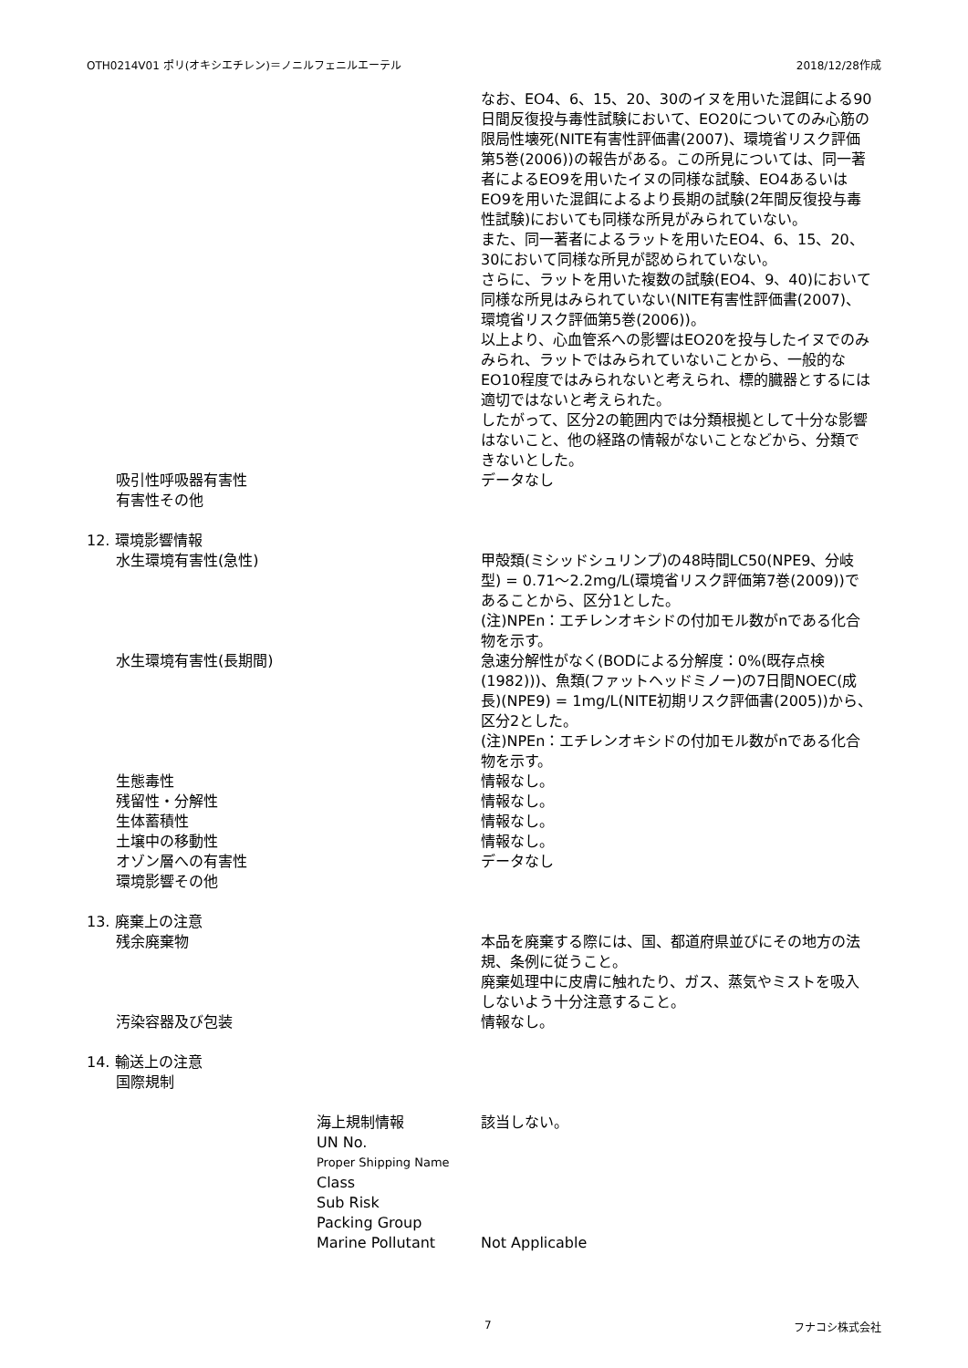OTH0214V01 ポリ(オキシエチレン)＝ノニルフェニルエーテル 2018/12/28作成
なお、EO4、6、15、20、30のイヌを用いた混餌による90日間反復投与毒性試験において、EO20についてのみ心筋の限局性壊死(NITE有害性評価書(2007)、環境省リスク評価第5巻(2006))の報告がある。この所見については、同一著者によるEO9を用いたイヌの同様な試験、EO4あるいはEO9を用いた混餌によるより長期の試験(2年間反復投与毒性試験)においても同様な所見がみられていない。
また、同一著者によるラットを用いたEO4、6、15、20、30において同様な所見が認められていない。
さらに、ラットを用いた複数の試験(EO4、9、40)において同様な所見はみられていない(NITE有害性評価書(2007)、環境省リスク評価第5巻(2006))。
以上より、心血管系への影響はEO20を投与したイヌでのみみられ、ラットではみられていないことから、一般的なEO10程度ではみられないと考えられ、標的臓器とするには適切ではないと考えられた。
したがって、区分2の範囲内では分類根拠として十分な影響はないこと、他の経路の情報がないことなどから、分類できないとした。
吸引性呼吸器有害性 データなし
有害性その他
12. 環境影響情報
水生環境有害性(急性) 甲殻類(ミシッドシュリンプ)の48時間LC50(NPE9、分岐型) = 0.71～2.2mg/L(環境省リスク評価第7巻(2009))であることから、区分1とした。
(注)NPEn：エチレンオキシドの付加モル数がnである化合物を示す。
水生環境有害性(長期間) 急速分解性がなく(BODによる分解度：0%(既存点検(1982)))、魚類(ファットヘッドミノー)の7日間NOEC(成長)(NPE9) = 1mg/L(NITE初期リスク評価書(2005))から、区分2とした。
(注)NPEn：エチレンオキシドの付加モル数がnである化合物を示す。
生態毒性 情報なし。
残留性・分解性 情報なし。
生体蓄積性 情報なし。
土壌中の移動性 情報なし。
オゾン層への有害性 データなし
環境影響その他
13. 廃棄上の注意
残余廃棄物 本品を廃棄する際には、国、都道府県並びにその地方の法規、条例に従うこと。
廃棄処理中に皮膚に触れたり、ガス、蒸気やミストを吸入しないよう十分注意すること。
汚染容器及び包装 情報なし。
14. 輸送上の注意
国際規制
海上規制情報 該当しない。
UN No.
Proper Shipping Name
Class
Sub Risk
Packing Group
Marine Pollutant Not Applicable
7 フナコシ株式会社